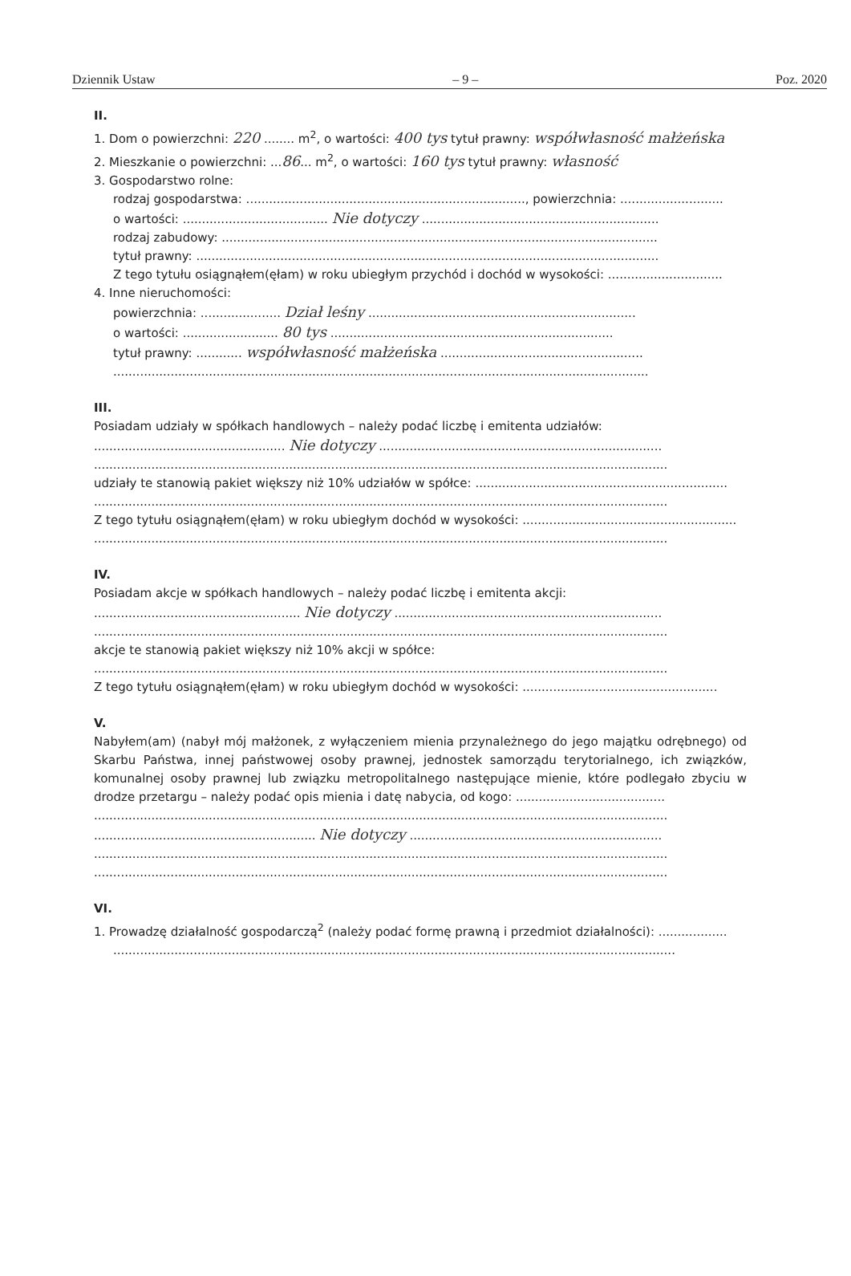Dziennik Ustaw – 9 – Poz. 2020
II.
1. Dom o powierzchni: 220 ........ m<sup>2</sup>, o wartości: 400 tys tytuł prawny: współwłasność małżeńska
2. Mieszkanie o powierzchni: ...86... m<sup>2</sup>, o wartości: 160 tys tytuł prawny: własność
3. Gospodarstwo rolne:
rodzaj gospodarstwa: ........................................................................., powierzchnia: ...........................
o wartości: ...................................... Nie dotyczy ..............................................................
rodzaj zabudowy: ..................................................................................................................
tytuł prawny: .........................................................................................................................
Z tego tytułu osiągnąłem(ęłam) w roku ubiegłym przychód i dochód w wysokości: ..............................
4. Inne nieruchomości:
powierzchnia: ..................... Dział leśny ......................................................................
o wartości: ......................... 80 tys ..........................................................................
tytuł prawny: ............ współwłasność małżeńska .....................................................
............................................................................................................................................
III.
Posiadam udziały w spółkach handlowych – należy podać liczbę i emitenta udziałów:
.................................................. Nie dotyczy ..........................................................................
......................................................................................................................................................
udziały te stanowią pakiet większy niż 10% udziałów w spółce: ..................................................................
......................................................................................................................................................
Z tego tytułu osiągnąłem(ęłam) w roku ubiegłym dochód w wysokości: ........................................................
......................................................................................................................................................
IV.
Posiadam akcje w spółkach handlowych – należy podać liczbę i emitenta akcji:
...................................................... Nie dotyczy ......................................................................
......................................................................................................................................................
akcje te stanowią pakiet większy niż 10% akcji w spółce:
......................................................................................................................................................
Z tego tytułu osiągnąłem(ęłam) w roku ubiegłym dochód w wysokości: ...................................................
V.
Nabyłem(am) (nabył mój małżonek, z wyłączeniem mienia przynależnego do jego majątku odrębnego) od Skarbu Państwa, innej państwowej osoby prawnej, jednostek samorządu terytorialnego, ich związków, komunalnej osoby prawnej lub związku metropolitalnego następujące mienie, które podlegało zbyciu w drodze przetargu – należy podać opis mienia i datę nabycia, od kogo: .......................................
......................................................................................................................................................
.......................................................... Nie dotyczy ..................................................................
......................................................................................................................................................
......................................................................................................................................................
VI.
1. Prowadzę działalność gospodarczą<sup>2</sup> (należy podać formę prawną i przedmiot działalności): ..................
...................................................................................................................................................